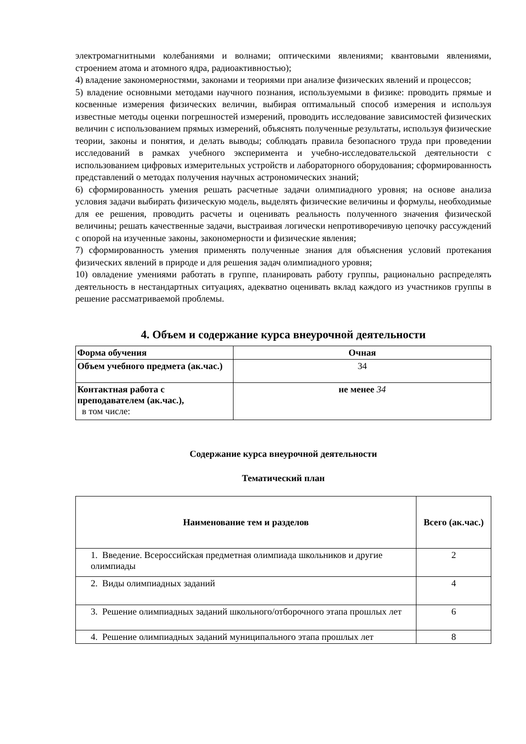электромагнитными колебаниями и волнами; оптическими явлениями; квантовыми явлениями, строением атома и атомного ядра, радиоактивностью);
4) владение закономерностями, законами и теориями при анализе физических явлений и процессов;
5) владение основными методами научного познания, используемыми в физике: проводить прямые и косвенные измерения физических величин, выбирая оптимальный способ измерения и используя известные методы оценки погрешностей измерений, проводить исследование зависимостей физических величин с использованием прямых измерений, объяснять полученные результаты, используя физические теории, законы и понятия, и делать выводы; соблюдать правила безопасного труда при проведении исследований в рамках учебного эксперимента и учебно-исследовательской деятельности с использованием цифровых измерительных устройств и лабораторного оборудования; сформированность представлений о методах получения научных астрономических знаний;
6) сформированность умения решать расчетные задачи олимпиадного уровня; на основе анализа условия задачи выбирать физическую модель, выделять физические величины и формулы, необходимые для ее решения, проводить расчеты и оценивать реальность полученного значения физической величины; решать качественные задачи, выстраивая логически непротиворечивую цепочку рассуждений с опорой на изученные законы, закономерности и физические явления;
7) сформированность умения применять полученные знания для объяснения условий протекания физических явлений в природе и для решения задач олимпиадного уровня;
10) овладение умениями работать в группе, планировать работу группы, рационально распределять деятельность в нестандартных ситуациях, адекватно оценивать вклад каждого из участников группы в решение рассматриваемой проблемы.
4. Объем и содержание курса внеурочной деятельности
| Форма обучения | Очная |
| Объем учебного предмета (ак.час.) | 34 |
| Контактная работа с преподавателем (ак.час.), в том числе: | не менее 34 |
Содержание курса внеурочной деятельности
Тематический план
| Наименование тем и разделов | Всего (ак.час.) |
| --- | --- |
| 1. Введение. Всероссийская предметная олимпиада школьников и другие олимпиады | 2 |
| 2. Виды олимпиадных заданий | 4 |
| 3. Решение олимпиадных заданий школьного/отборочного этапа прошлых лет | 6 |
| 4. Решение олимпиадных заданий муниципального этапа прошлых лет | 8 |